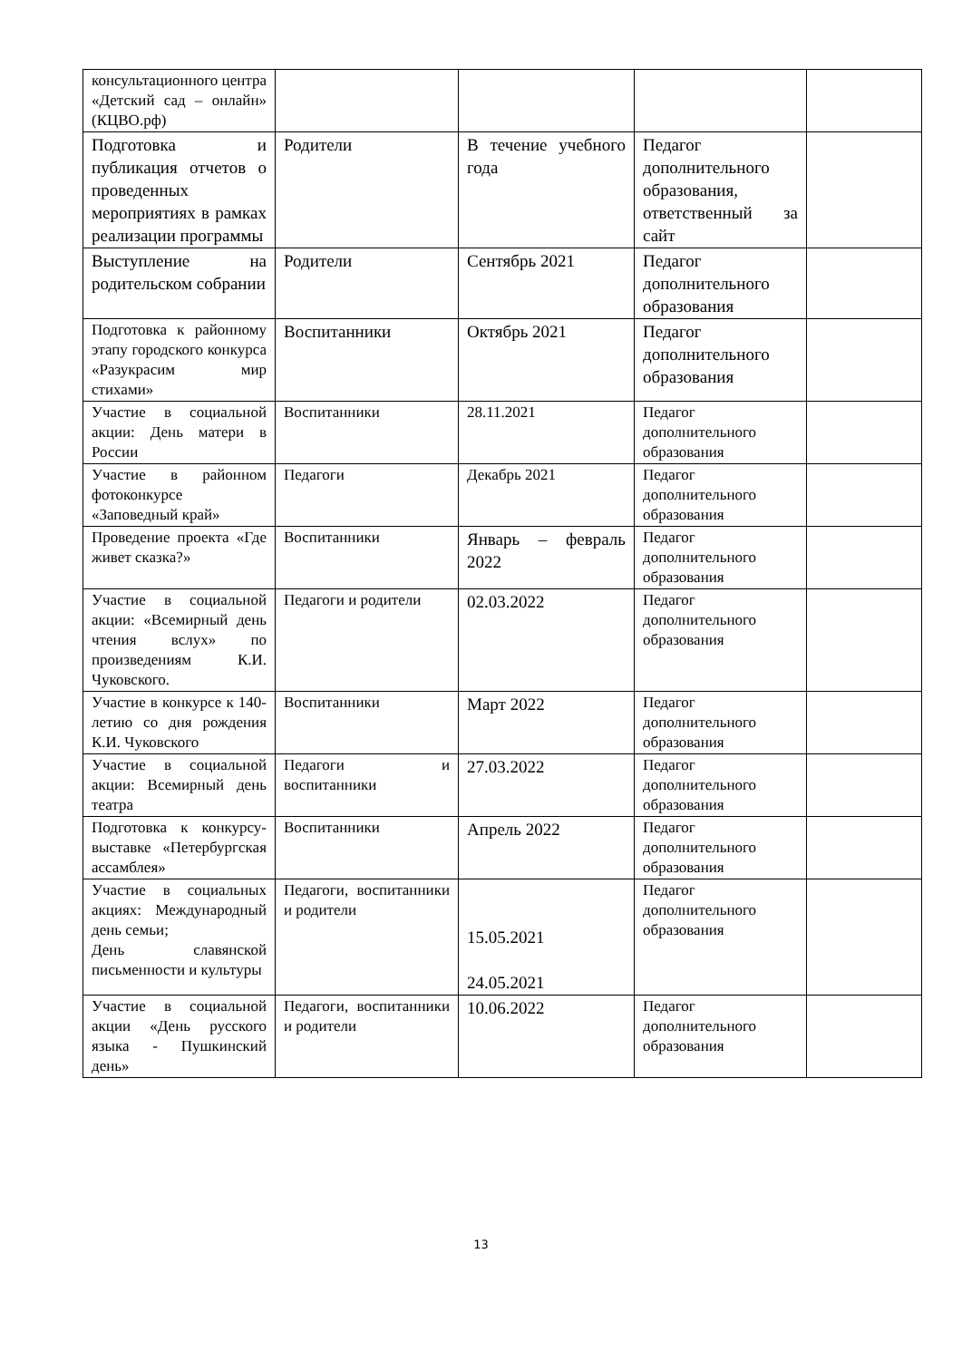| консультационного центра «Детский сад – онлайн» (КЦВО.рф) | | | | |
| Подготовка и публикация отчетов о проведенных мероприятиях в рамках реализации программы | Родители | В течение учебного года | Педагог дополнительного образования, ответственный за сайт | |
| Выступление на родительском собрании | Родители | Сентябрь 2021 | Педагог дополнительного образования | |
| Подготовка к районному этапу городского конкурса «Разукрасим мир стихами» | Воспитанники | Октябрь 2021 | Педагог дополнительного образования | |
| Участие в социальной акции: День матери в России | Воспитанники | 28.11.2021 | Педагог дополнительного образования | |
| Участие в районном фотоконкурсе «Заповедный край» | Педагоги | Декабрь 2021 | Педагог дополнительного образования | |
| Проведение проекта «Где живет сказка?» | Воспитанники | Январь – февраль 2022 | Педагог дополнительного образования | |
| Участие в социальной акции: «Всемирный день чтения вслух» по произведениям К.И. Чуковского. | Педагоги и родители | 02.03.2022 | Педагог дополнительного образования | |
| Участие в конкурсе к 140-летию со дня рождения К.И. Чуковского | Воспитанники | Март 2022 | Педагог дополнительного образования | |
| Участие в социальной акции: Всемирный день театра | Педагоги и воспитанники | 27.03.2022 | Педагог дополнительного образования | |
| Подготовка к конкурсу-выставке «Петербургская ассамблея» | Воспитанники | Апрель 2022 | Педагог дополнительного образования | |
| Участие в социальных акциях: Международный день семьи; День славянской письменности и культуры | Педагоги, воспитанники и родители | 15.05.2021 24.05.2021 | Педагог дополнительного образования | |
| Участие в социальной акции «День русского языка - Пушкинский день» | Педагоги, воспитанники и родители | 10.06.2022 | Педагог дополнительного образования | |
13